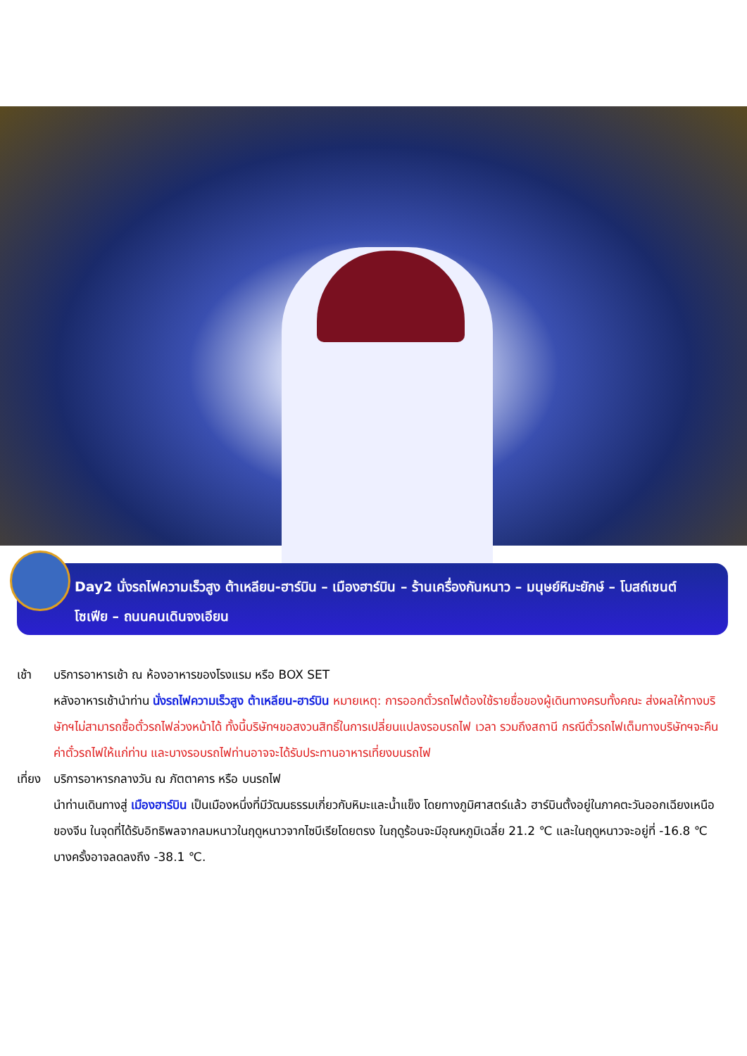Day2 นั่งรถไฟความเร็วสูง ต้าเหลียน-ฮาร์บิน – เมืองฮาร์บิน – ร้านเครื่องกันหนาว – มนุษย์หิมะยักษ์ – โบสถ์เซนต์โซเฟีย – ถนนคนเดินจงเอียน
เช้า บริการอาหารเช้า ณ ห้องอาหารของโรงแรม หรือ BOX SET
หลังอาหารเช้านำท่าน นั่งรถไฟความเร็วสูง ต้าเหลียน-ฮาร์บิน หมายเหตุ: การออกตั๋วรถไฟต้องใช้รายชื่อของผู้เดินทางครบทั้งคณะ ส่งผลให้ทางบริษัทฯไม่สามารถซื้อตั๋วรถไฟล่วงหน้าได้ ทั้งนี้บริษัทฯขอสงวนสิทธิ์ในการเปลี่ยนแปลงรอบรถไฟ เวลา รวมถึงสถานี กรณีตั๋วรถไฟเต็มทางบริษัทฯจะคืนค่าตั๋วรถไฟให้แก่ท่าน และบางรอบรถไฟท่านอาจจะได้รับประทานอาหารเที่ยงบนรถไฟ
เที่ยง
บริการอาหารกลางวัน ณ ภัตตาคาร หรือ บนรถไฟ
นำท่านเดินทางสู่ เมืองฮาร์บิน เป็นเมืองหนึ่งที่มีวัฒนธรรมเกี่ยวกับหิมะและน้ำแข็ง โดยทางภูมิศาสตร์แล้ว ฮาร์บินตั้งอยู่ในภาคตะวันออกเฉียงเหนือของจีน ในจุดที่ได้รับอิทธิพลจากลมหนาวในฤดูหนาวจากไซบีเรียโดยตรง ในฤดูร้อนจะมีอุณหภูมิเฉลี่ย 21.2 ℃ และในฤดูหนาวจะอยู่ที่ -16.8 ℃ บางครั้งอาจลดลงถึง -38.1 ℃.